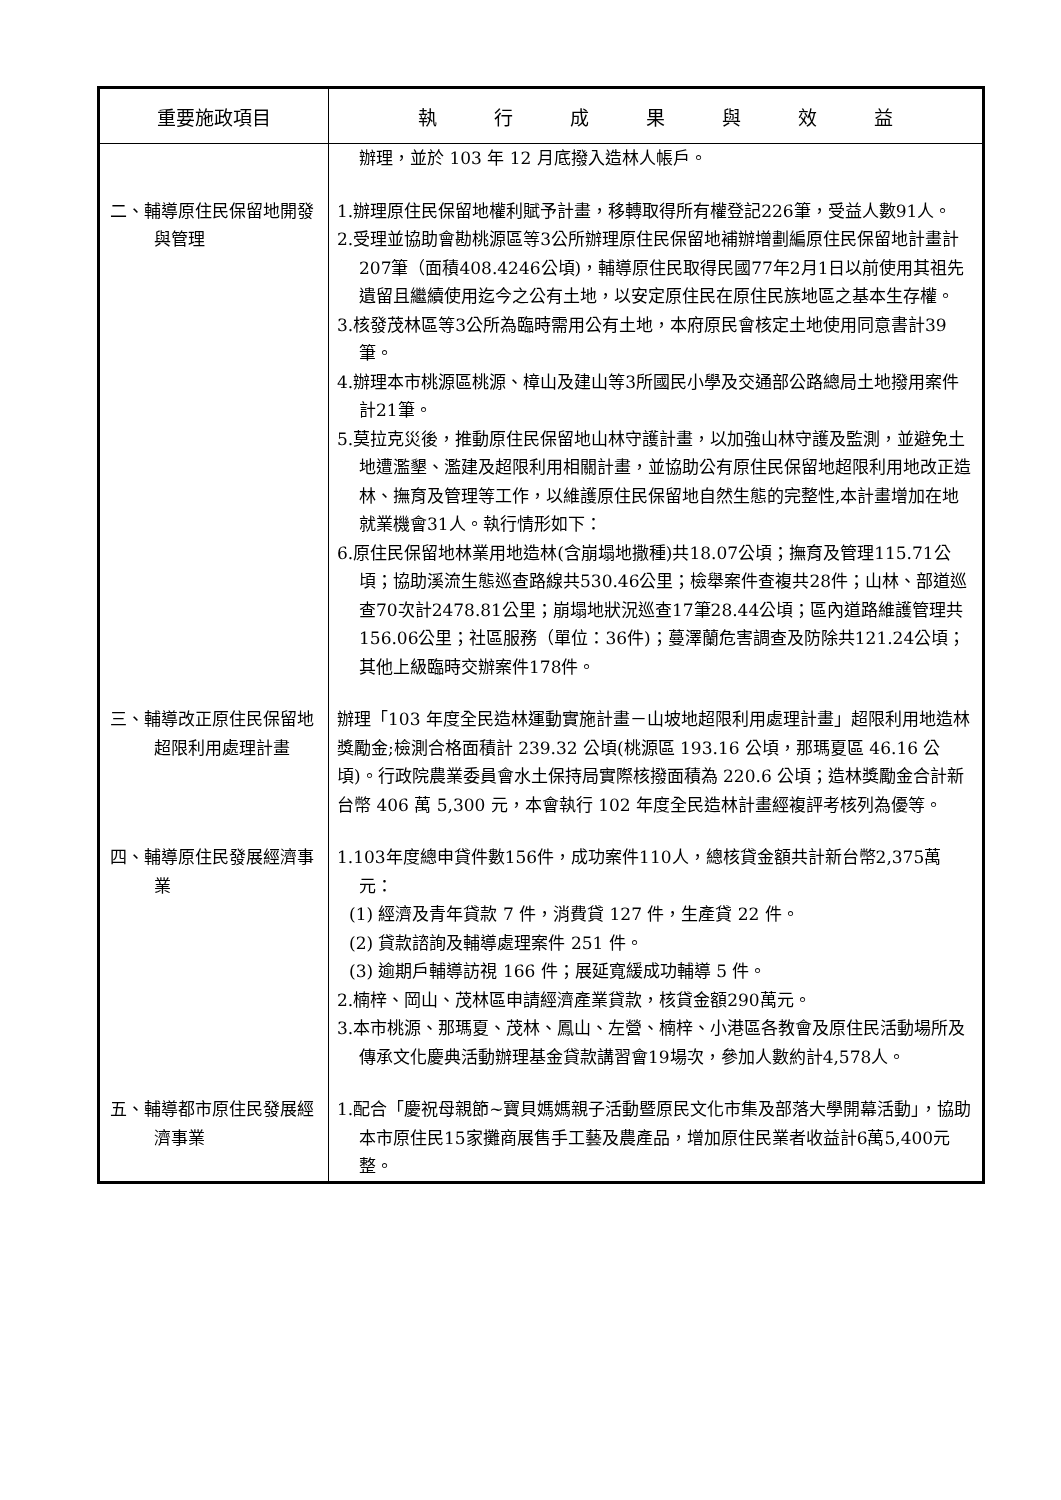| 重要施政項目 | 執 行 成 果 與 效 益 |
| --- | --- |
| | 辦理，並於 103 年 12 月底撥入造林人帳戶。 |
| 二、輔導原住民保留地開發與管理 | 1.辦理原住民保留地權利賦予計畫，移轉取得所有權登記226筆，受益人數91人。 2.受理並協助會勘桃源區等3公所辦理原住民保留地補辦增劃編原住民保留地計畫計207筆（面積408.4246公頃)，輔導原住民取得民國77年2月1日以前使用其祖先遺留且繼續使用迄今之公有土地，以安定原住民在原住民族地區之基本生存權。 3.核發茂林區等3公所為臨時需用公有土地，本府原民會核定土地使用同意書計39筆。 4.辦理本市桃源區桃源、樟山及建山等3所國民小學及交通部公路總局土地撥用案件計21筆。 5.莫拉克災後，推動原住民保留地山林守護計畫，以加強山林守護及監測，並避免土地遭濫墾、濫建及超限利用相關計畫，並協助公有原住民保留地超限利用地改正造林、撫育及管理等工作，以維護原住民保留地自然生態的完整性,本計畫增加在地就業機會31人。執行情形如下： 6.原住民保留地林業用地造林(含崩塌地撒種)共18.07公頃；撫育及管理115.71公頃；協助溪流生態巡查路線共530.46公里；檢舉案件查複共28件；山林、部道巡查70次計2478.81公里；崩塌地狀況巡查17筆28.44公頃；區內道路維護管理共156.06公里；社區服務（單位：36件)；蔓澤蘭危害調查及防除共121.24公頃；其他上級臨時交辦案件178件。 |
| 三、輔導改正原住民保留地超限利用處理計畫 | 辦理「103 年度全民造林運動實施計畫－山坡地超限利用處理計畫」超限利用地造林獎勵金;檢測合格面積計 239.32 公頃(桃源區 193.16 公頃，那瑪夏區 46.16 公頃)。行政院農業委員會水土保持局實際核撥面積為 220.6 公頃；造林獎勵金合計新台幣 406 萬 5,300 元，本會執行 102 年度全民造林計畫經複評考核列為優等。 |
| 四、輔導原住民發展經濟事業 | 1.103年度總申貸件數156件，成功案件110人，總核貸金額共計新台幣2,375萬元： (1) 經濟及青年貸款 7 件，消費貸 127 件，生產貸 22 件。 (2) 貸款諮詢及輔導處理案件 251 件。 (3) 逾期戶輔導訪視 166 件；展延寬緩成功輔導 5 件。 2.楠梓、岡山、茂林區申請經濟產業貸款，核貸金額290萬元。 3.本市桃源、那瑪夏、茂林、鳳山、左營、楠梓、小港區各教會及原住民活動場所及傳承文化慶典活動辦理基金貸款講習會19場次，參加人數約計4,578人。 |
| 五、輔導都市原住民發展經濟事業 | 1.配合「慶祝母親節~寶貝媽媽親子活動暨原民文化市集及部落大學開幕活動」，協助本市原住民15家攤商展售手工藝及農產品，增加原住民業者收益計6萬5,400元整。 |